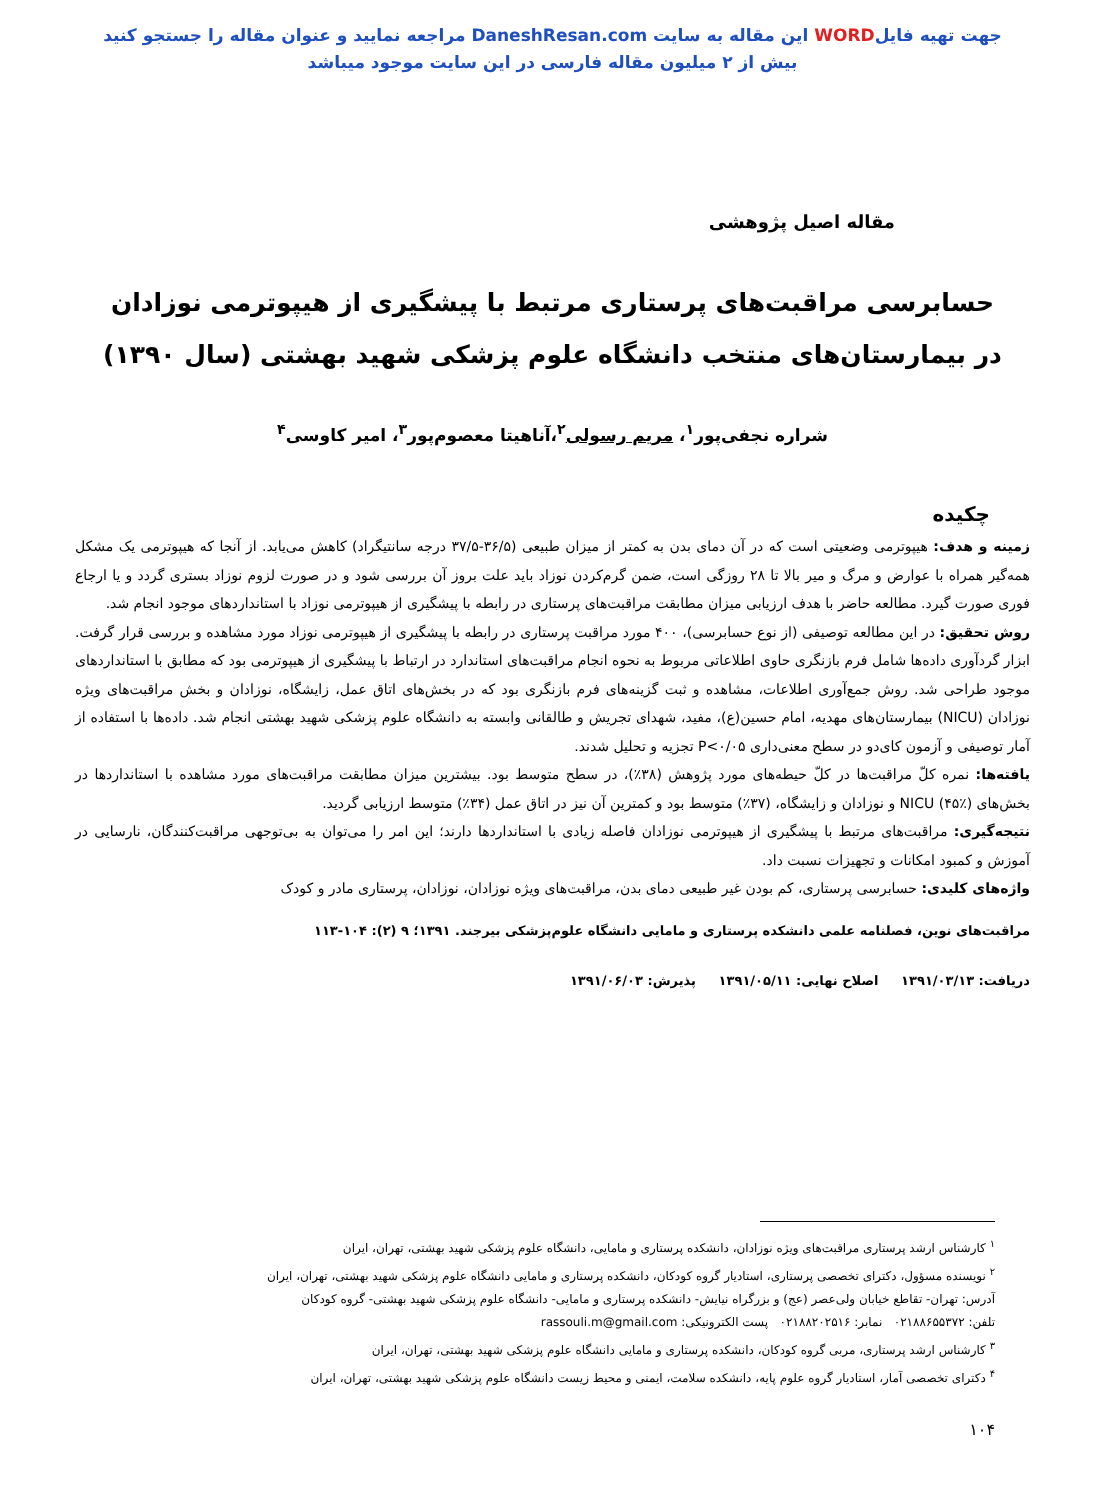جهت تهیه فایلWORD این مقاله به سایت DaneshResan.com مراجعه نمایید و عنوان مقاله را جستجو کنید
بیش از ۲ میلیون مقاله فارسی در این سایت موجود میباشد
مقاله اصیل پژوهشی
حسابرسی مراقبت‌های پرستاری مرتبط با پیشگیری از هیپوترمی نوزادان
در بیمارستان‌های منتخب دانشگاه علوم پزشکی شهید بهشتی (سال ۱۳۹۰)
شراره نجفی‌پور<sup>۱</sup>، مریم رسولی<sup>۲</sup>،آناهیتا معصوم‌پور<sup>۳</sup>، امیر کاوسی<sup>۴</sup>
چکیده
زمینه و هدف: هیپوترمی وضعیتی است که در آن دمای بدن به کمتر از میزان طبیعی (۳۶/۵-۳۷/۵ درجه سانتیگراد) کاهش می‌یابد. از آنجا که هیپوترمی یک مشکل همه‌گیر همراه با عوارض و مرگ و میر بالا تا ۲۸ روزگی است، ضمن گرم‌کردن نوزاد باید علت بروز آن بررسی شود و در صورت لزوم نوزاد بستری گردد و یا ارجاع فوری صورت گیرد. مطالعه حاضر با هدف ارزیابی میزان مطابقت مراقبت‌های پرستاری در رابطه با پیشگیری از هیپوترمی نوزاد با استانداردهای موجود انجام شد.
روش تحقیق: در این مطالعه توصیفی (از نوع حسابرسی)، ۴۰۰ مورد مراقبت پرستاری در رابطه با پیشگیری از هیپوترمی نوزاد مورد مشاهده و بررسی قرار گرفت. ابزار گردآوری داده‌ها شامل فرم بازنگری حاوی اطلاعاتی مربوط به نحوه انجام مراقبت‌های استاندارد در ارتباط با پیشگیری از هیپوترمی بود که مطابق با استانداردهای موجود طراحی شد. روش جمع‌آوری اطلاعات، مشاهده و ثبت گزینه‌های فرم بازنگری بود که در بخش‌های اتاق عمل، زایشگاه، نوزادان و بخش مراقبت‌های ویژه نوزادان (NICU) بیمارستان‌های مهدیه، امام حسین(ع)، مفید، شهدای تجریش و طالقانی وابسته به دانشگاه علوم پزشکی شهید بهشتی انجام شد. داده‌ها با استفاده از آمار توصیفی و آزمون کای‌دو در سطح معنی‌داری P<۰/۰۵ تجزیه و تحلیل شدند.
یافته‌ها: نمره کلّ مراقبت‌ها در کلّ حیطه‌های مورد پژوهش (۳۸٪)، در سطح متوسط بود. بیشترین میزان مطابقت مراقبت‌های مورد مشاهده با استانداردها در بخش‌های NICU (۴۵٪) و نوزادان و زایشگاه، (۳۷٪) متوسط بود و کمترین آن نیز در اتاق عمل (۳۴٪) متوسط ارزیابی گردید.
نتیجه‌گیری: مراقبت‌های مرتبط با پیشگیری از هیپوترمی نوزادان فاصله زیادی با استانداردها دارند؛ این امر را می‌توان به بی‌توجهی مراقبت‌کنندگان، نارسایی در آموزش و کمبود امکانات و تجهیزات نسبت داد.
واژه‌های کلیدی: حسابرسی پرستاری، کم بودن غیر طبیعی دمای بدن، مراقبت‌های ویژه نوزادان، نوزادان، پرستاری مادر و کودک
مراقبت‌های نوین، فصلنامه علمی دانشکده پرستاری و مامایی دانشگاه علوم‌پزشکی بیرجند. ۱۳۹۱؛ ۹ (۲): ۱۰۴-۱۱۳
دریافت: ۱۳۹۱/۰۳/۱۳ اصلاح نهایی: ۱۳۹۱/۰۵/۱۱ پذیرش: ۱۳۹۱/۰۶/۰۳
<sup>۱</sup> کارشناس ارشد پرستاری مراقبت‌های ویژه نوزادان، دانشکده پرستاری و مامایی، دانشگاه علوم پزشکی شهید بهشتی، تهران، ایران
<sup>۲</sup> نویسنده مسؤول، دکترای تخصصی پرستاری، استادیار گروه کودکان، دانشکده پرستاری و مامایی دانشگاه علوم پزشکی شهید بهشتی، تهران، ایران
آدرس: تهران- تقاطع خیابان ولی‌عصر (عج) و بزرگراه نیایش- دانشکده پرستاری و مامایی- دانشگاه علوم پزشکی شهید بهشتی- گروه کودکان
تلفن: ۰۲۱۸۸۶۵۵۳۷۲ نمابر: ۰۲۱۸۸۲۰۲۵۱۶ پست الکترونیکی: rassouli.m@gmail.com
<sup>۳</sup> کارشناس ارشد پرستاری، مربی گروه کودکان، دانشکده پرستاری و مامایی دانشگاه علوم پزشکی شهید بهشتی، تهران، ایران
<sup>۴</sup> دکترای تخصصی آمار، استادیار گروه علوم پایه، دانشکده سلامت، ایمنی و محیط زیست دانشگاه علوم پزشکی شهید بهشتی، تهران، ایران
۱۰۴